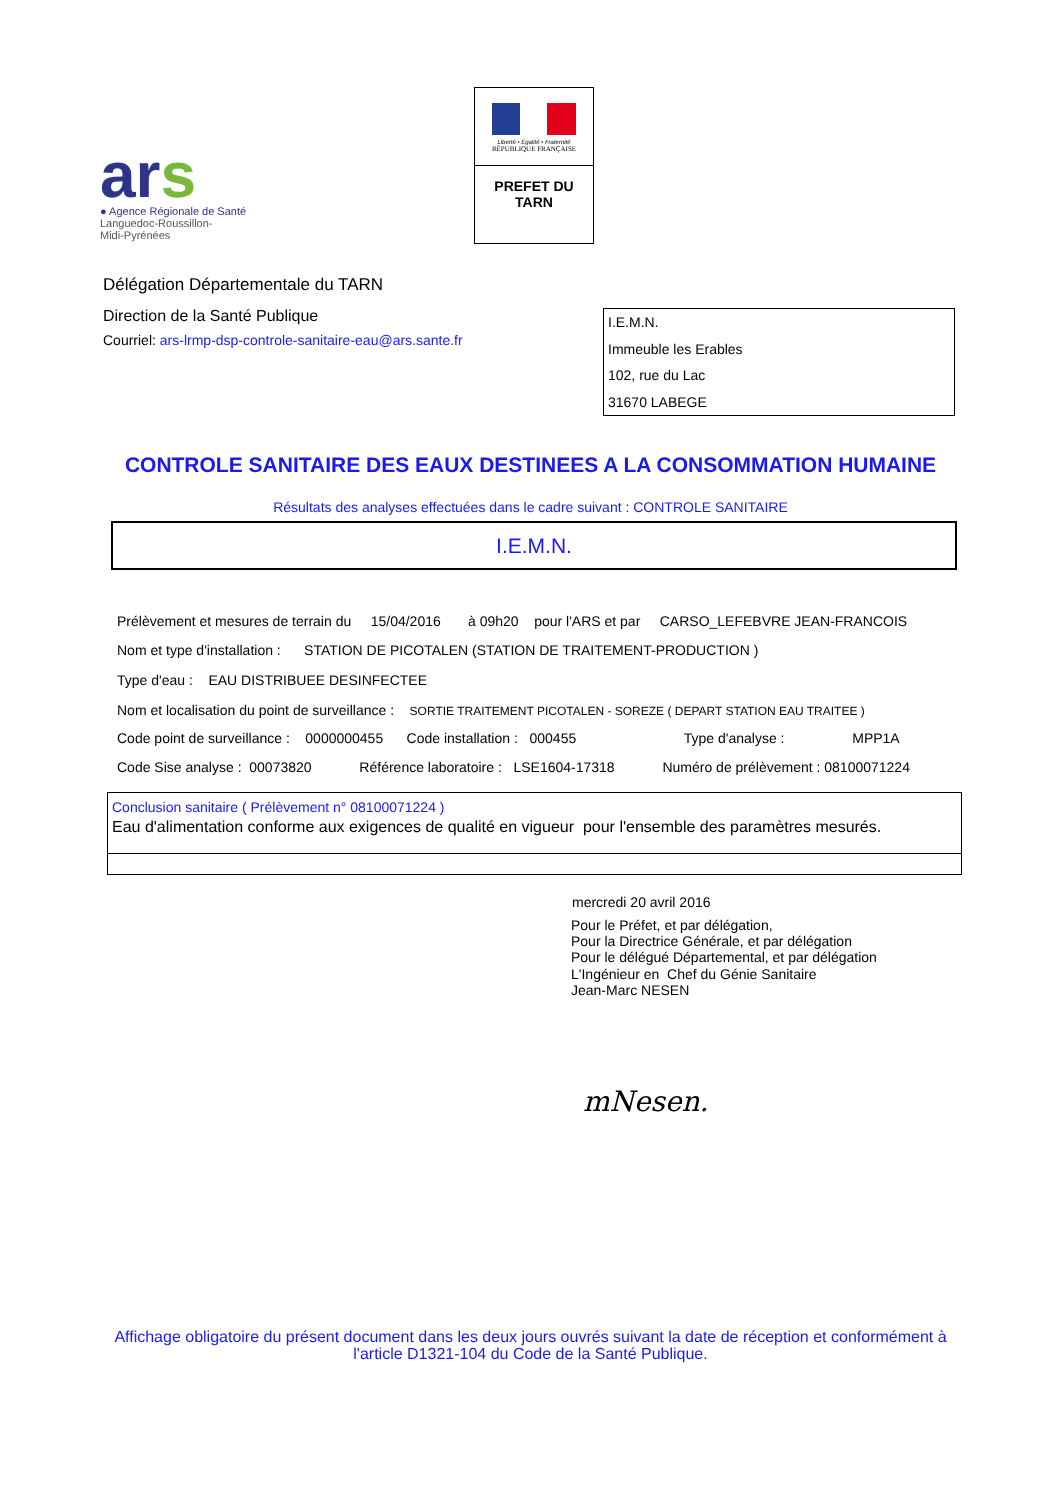ars
● Agence Régionale de Santé
Languedoc-Roussillon-
Midi-Pyrénées
Liberté • Égalité • Fraternité
RÉPUBLIQUE FRANÇAISE
PREFET DU
TARN
Délégation Départementale du TARN
Direction de la Santé Publique
Courriel: ars-lrmp-dsp-controle-sanitaire-eau@ars.sante.fr
I.E.M.N.
Immeuble les Erables
102, rue du Lac
31670 LABEGE
CONTROLE SANITAIRE DES EAUX DESTINEES A LA CONSOMMATION HUMAINE
Résultats des analyses effectuées dans le cadre suivant : CONTROLE SANITAIRE
I.E.M.N.
Prélèvement et mesures de terrain du 15/04/2016 à 09h20 pour l'ARS et par CARSO_LEFEBVRE JEAN-FRANCOIS
Nom et type d'installation : STATION DE PICOTALEN (STATION DE TRAITEMENT-PRODUCTION )
Type d'eau : EAU DISTRIBUEE DESINFECTEE
Nom et localisation du point de surveillance : SORTIE TRAITEMENT PICOTALEN - SOREZE ( DEPART STATION EAU TRAITEE )
Code point de surveillance : 0000000455 Code installation : 000455 Type d'analyse : MPP1A
Code Sise analyse : 00073820 Référence laboratoire : LSE1604-17318 Numéro de prélèvement : 08100071224
Conclusion sanitaire ( Prélèvement n° 08100071224 )
Eau d'alimentation conforme aux exigences de qualité en vigueur pour l'ensemble des paramètres mesurés.
mercredi 20 avril 2016
Pour le Préfet, et par délégation,
Pour la Directrice Générale, et par délégation
Pour le délégué Départemental, et par délégation
L'Ingénieur en Chef du Génie Sanitaire
Jean-Marc NESEN
mNesen.
Affichage obligatoire du présent document dans les deux jours ouvrés suivant la date de réception et conformément à
l'article D1321-104 du Code de la Santé Publique.